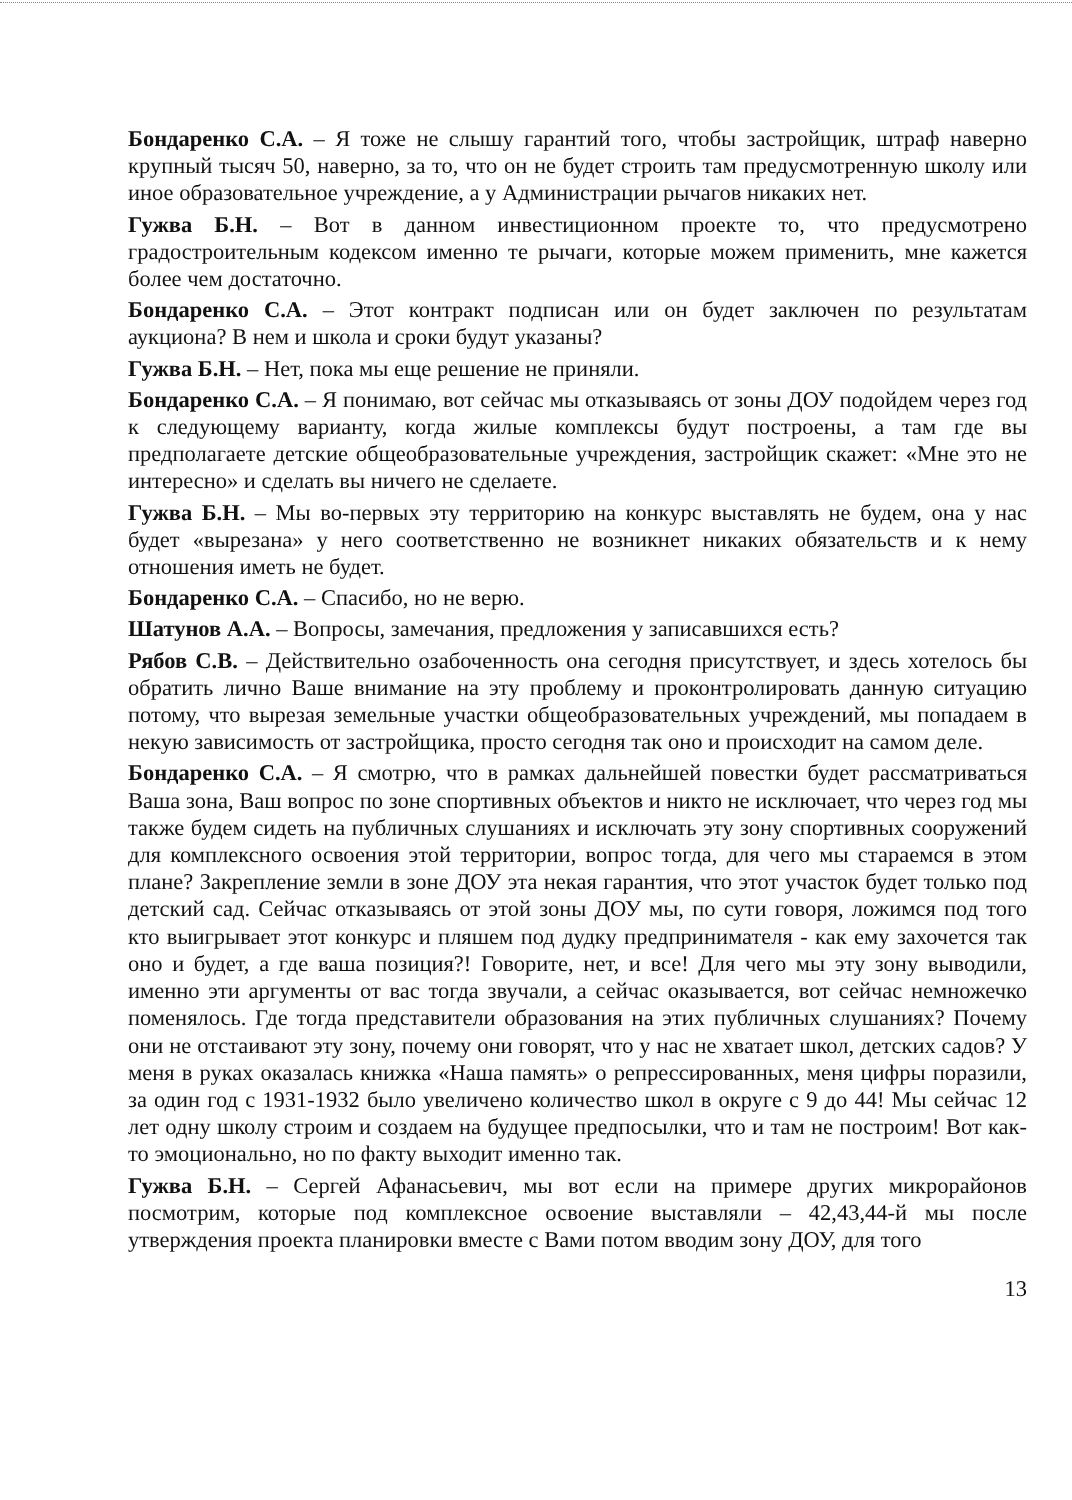Бондаренко С.А. – Я тоже не слышу гарантий того, чтобы застройщик, штраф наверно крупный тысяч 50, наверно, за то, что он не будет строить там предусмотренную школу или иное образовательное учреждение, а у Администрации рычагов никаких нет.
Гужва Б.Н. – Вот в данном инвестиционном проекте то, что предусмотрено градостроительным кодексом именно те рычаги, которые можем применить, мне кажется более чем достаточно.
Бондаренко С.А. – Этот контракт подписан или он будет заключен по результатам аукциона? В нем и школа и сроки будут указаны?
Гужва Б.Н. – Нет, пока мы еще решение не приняли.
Бондаренко С.А. – Я понимаю, вот сейчас мы отказываясь от зоны ДОУ подойдем через год к следующему варианту, когда жилые комплексы будут построены, а там где вы предполагаете детские общеобразовательные учреждения, застройщик скажет: «Мне это не интересно» и сделать вы ничего не сделаете.
Гужва Б.Н. – Мы во-первых эту территорию на конкурс выставлять не будем, она у нас будет «вырезана» у него соответственно не возникнет никаких обязательств и к нему отношения иметь не будет.
Бондаренко С.А. – Спасибо, но не верю.
Шатунов А.А. – Вопросы, замечания, предложения у записавшихся есть?
Рябов С.В. – Действительно озабоченность она сегодня присутствует, и здесь хотелось бы обратить лично Ваше внимание на эту проблему и проконтролировать данную ситуацию потому, что вырезая земельные участки общеобразовательных учреждений, мы попадаем в некую зависимость от застройщика, просто сегодня так оно и происходит на самом деле.
Бондаренко С.А. – Я смотрю, что в рамках дальнейшей повестки будет рассматриваться Ваша зона, Ваш вопрос по зоне спортивных объектов и никто не исключает, что через год мы также будем сидеть на публичных слушаниях и исключать эту зону спортивных сооружений для комплексного освоения этой территории, вопрос тогда, для чего мы стараемся в этом плане? Закрепление земли в зоне ДОУ эта некая гарантия, что этот участок будет только под детский сад. Сейчас отказываясь от этой зоны ДОУ мы, по сути говоря, ложимся под того кто выигрывает этот конкурс и пляшем под дудку предпринимателя - как ему захочется так оно и будет, а где ваша позиция?! Говорите, нет, и все! Для чего мы эту зону выводили, именно эти аргументы от вас тогда звучали, а сейчас оказывается, вот сейчас немножечко поменялось. Где тогда представители образования на этих публичных слушаниях? Почему они не отстаивают эту зону, почему они говорят, что у нас не хватает школ, детских садов? У меня в руках оказалась книжка «Наша память» о репрессированных, меня цифры поразили, за один год с 1931-1932 было увеличено количество школ в округе с 9 до 44! Мы сейчас 12 лет одну школу строим и создаем на будущее предпосылки, что и там не построим! Вот как-то эмоционально, но по факту выходит именно так.
Гужва Б.Н. – Сергей Афанасьевич, мы вот если на примере других микрорайонов посмотрим, которые под комплексное освоение выставляли – 42,43,44-й мы после утверждения проекта планировки вместе с Вами потом вводим зону ДОУ, для того
13